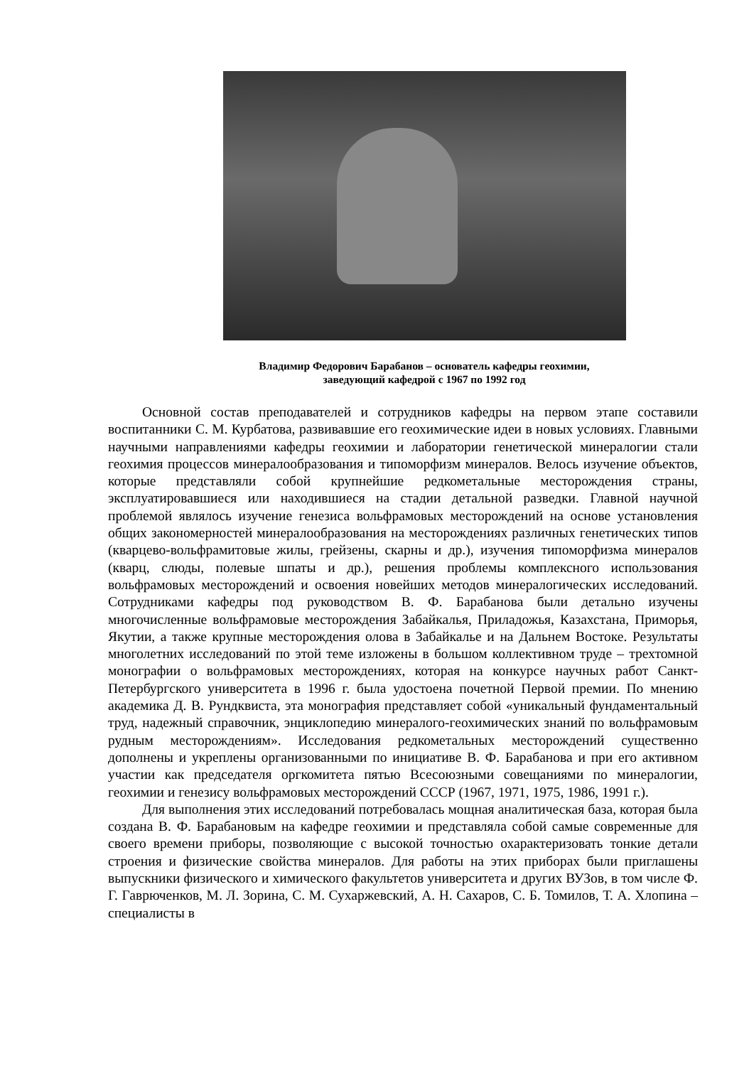Владимир Федорович Барабанов – основатель кафедры геохимии,
заведующий кафедрой с 1967 по 1992 год
Основной состав преподавателей и сотрудников кафедры на первом этапе составили воспитанники С. М. Курбатова, развивавшие его геохимические идеи в новых условиях. Главными научными направлениями кафедры геохимии и лаборатории генетической минералогии стали геохимия процессов минералообразования и типоморфизм минералов. Велось изучение объектов, которые представляли собой крупнейшие редкометальные месторождения страны, эксплуатировавшиеся или находившиеся на стадии детальной разведки. Главной научной проблемой являлось изучение генезиса вольфрамовых месторождений на основе установления общих закономерностей минералообразования на месторождениях различных генетических типов (кварцево-вольфрамитовые жилы, грейзены, скарны и др.), изучения типоморфизма минералов (кварц, слюды, полевые шпаты и др.), решения проблемы комплексного использования вольфрамовых месторождений и освоения новейших методов минералогических исследований. Сотрудниками кафедры под руководством В. Ф. Барабанова были детально изучены многочисленные вольфрамовые месторождения Забайкалья, Приладожья, Казахстана, Приморья, Якутии, а также крупные месторождения олова в Забайкалье и на Дальнем Востоке. Результаты многолетних исследований по этой теме изложены в большом коллективном труде – трехтомной монографии о вольфрамовых месторождениях, которая на конкурсе научных работ Санкт-Петербургского университета в 1996 г. была удостоена почетной Первой премии. По мнению академика Д. В. Рундквиста, эта монография представляет собой «уникальный фундаментальный труд, надежный справочник, энциклопедию минералого-геохимических знаний по вольфрамовым рудным месторождениям». Исследования редкометальных месторождений существенно дополнены и укреплены организованными по инициативе В. Ф. Барабанова и при его активном участии как председателя оргкомитета пятью Всесоюзными совещаниями по минералогии, геохимии и генезису вольфрамовых месторождений СССР (1967, 1971, 1975, 1986, 1991 г.).
Для выполнения этих исследований потребовалась мощная аналитическая база, которая была создана В. Ф. Барабановым на кафедре геохимии и представляла собой самые современные для своего времени приборы, позволяющие с высокой точностью охарактеризовать тонкие детали строения и физические свойства минералов. Для работы на этих приборах были приглашены выпускники физического и химического факультетов университета и других ВУЗов, в том числе Ф. Г. Гаврюченков, М. Л. Зорина, С. М. Сухаржевский, А. Н. Сахаров, С. Б. Томилов, Т. А. Хлопина – специалисты в